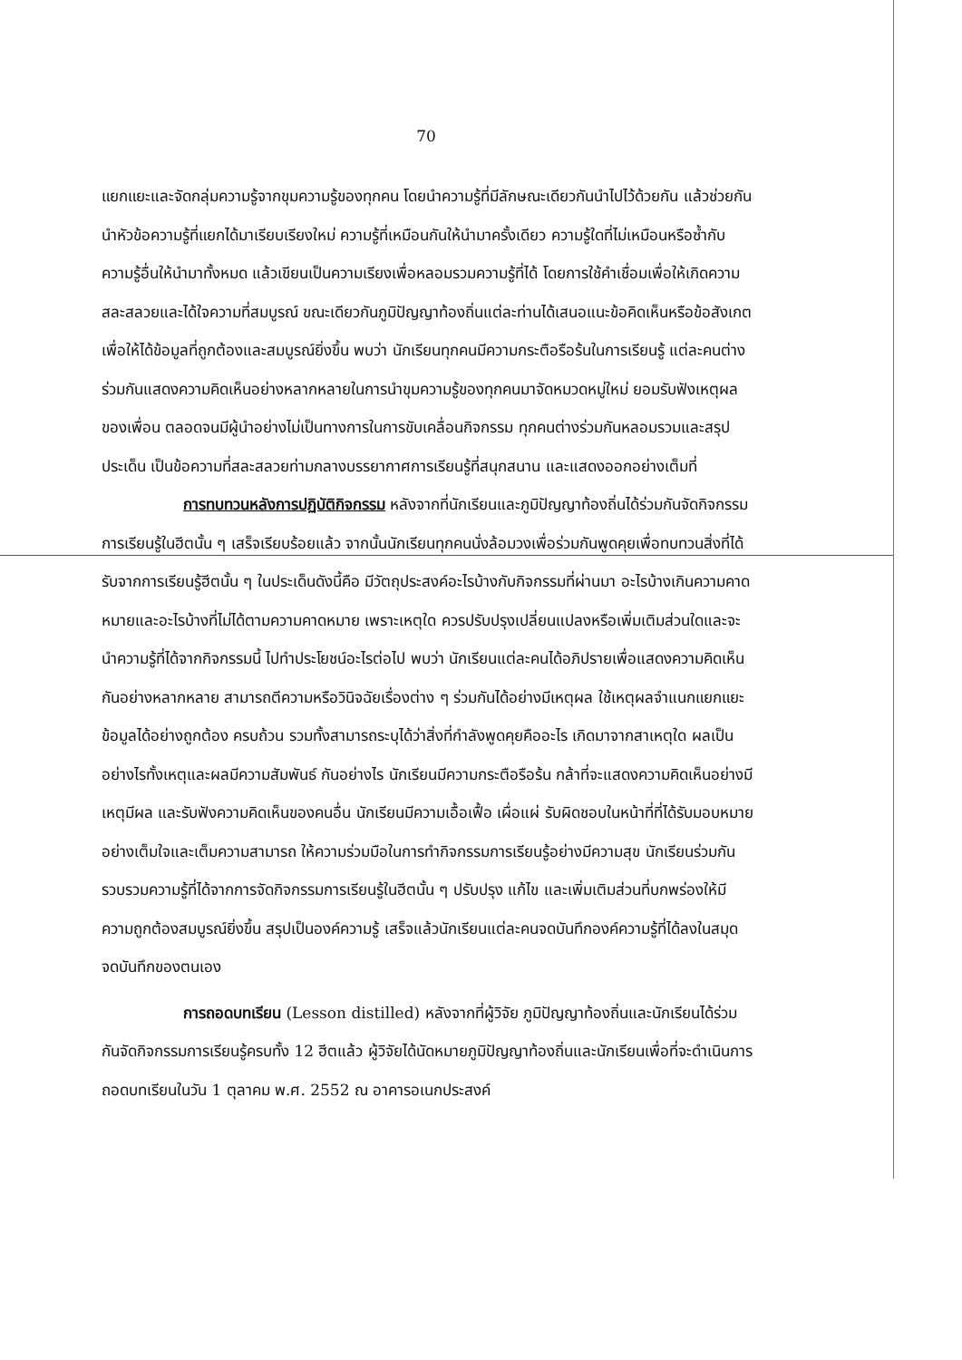70
แยกแยะและจัดกลุ่มความรู้จากขุมความรู้ของทุกคน โดยนำความรู้ที่มีลักษณะเดียวกันนำไปไว้ด้วยกัน แล้วช่วยกันนำหัวข้อความรู้ที่แยกได้มาเรียบเรียงใหม่ ความรู้ที่เหมือนกันให้นำมาครั้งเดียว ความรู้ใดที่ไม่เหมือนหรือซ้ำกับความรู้อื่นให้นำมาทั้งหมด แล้วเขียนเป็นความเรียงเพื่อหลอมรวมความรู้ที่ได้ โดยการใช้คำเชื่อมเพื่อให้เกิดความสละสลวยและได้ใจความที่สมบูรณ์ ขณะเดียวกันภูมิปัญญาท้องถิ่นแต่ละท่านได้เสนอแนะข้อคิดเห็นหรือข้อสังเกตเพื่อให้ได้ข้อมูลที่ถูกต้องและสมบูรณ์ยิ่งขึ้น พบว่า นักเรียนทุกคนมีความกระตือรือร้นในการเรียนรู้ แต่ละคนต่างร่วมกันแสดงความคิดเห็นอย่างหลากหลายในการนำขุมความรู้ของทุกคนมาจัดหมวดหมู่ใหม่ ยอมรับฟังเหตุผลของเพื่อน ตลอดจนมีผู้นำอย่างไม่เป็นทางการในการขับเคลื่อนกิจกรรม ทุกคนต่างร่วมกันหลอมรวมและสรุปประเด็น เป็นข้อความที่สละสลวยท่ามกลางบรรยากาศการเรียนรู้ที่สนุกสนาน และแสดงออกอย่างเต็มที่
การทบทวนหลังการปฏิบัติกิจกรรม หลังจากที่นักเรียนและภูมิปัญญาท้องถิ่นได้ร่วมกันจัดกิจกรรมการเรียนรู้ในฮีตนั้น ๆ เสร็จเรียบร้อยแล้ว จากนั้นนักเรียนทุกคนนั่งล้อมวงเพื่อร่วมกันพูดคุยเพื่อทบทวนสิ่งที่ได้รับจากการเรียนรู้ฮีตนั้น ๆ ในประเด็นดังนี้คือ มีวัตถุประสงค์อะไรบ้างกับกิจกรรมที่ผ่านมา อะไรบ้างเกินความคาดหมายและอะไรบ้างที่ไม่ได้ตามความคาดหมาย เพราะเหตุใด ควรปรับปรุงเปลี่ยนแปลงหรือเพิ่มเติมส่วนใดและจะนำความรู้ที่ได้จากกิจกรรมนี้ ไปทำประโยชน์อะไรต่อไป พบว่า นักเรียนแต่ละคนได้อภิปรายเพื่อแสดงความคิดเห็นกันอย่างหลากหลาย สามารถตีความหรือวินิจฉัยเรื่องต่าง ๆ ร่วมกันได้อย่างมีเหตุผล ใช้เหตุผลจำแนกแยกแยะข้อมูลได้อย่างถูกต้อง ครบถ้วน รวมทั้งสามารถระบุได้ว่าสิ่งที่กำลังพูดคุยคืออะไร เกิดมาจากสาเหตุใด ผลเป็นอย่างไรทั้งเหตุและผลมีความสัมพันธ์ กันอย่างไร นักเรียนมีความกระตือรือร้น กล้าที่จะแสดงความคิดเห็นอย่างมีเหตุมีผล และรับฟังความคิดเห็นของคนอื่น นักเรียนมีความเอื้อเฟื้อ เผื่อแผ่ รับผิดชอบในหน้าที่ที่ได้รับมอบหมายอย่างเต็มใจและเต็มความสามารถ ให้ความร่วมมือในการทำกิจกรรมการเรียนรู้อย่างมีความสุข นักเรียนร่วมกันรวบรวมความรู้ที่ได้จากการจัดกิจกรรมการเรียนรู้ในฮีตนั้น ๆ ปรับปรุง แก้ไข และเพิ่มเติมส่วนที่บกพร่องให้มีความถูกต้องสมบูรณ์ยิ่งขึ้น สรุปเป็นองค์ความรู้ เสร็จแล้วนักเรียนแต่ละคนจดบันทึกองค์ความรู้ที่ได้ลงในสมุดจดบันทึกของตนเอง
การถอดบทเรียน (Lesson distilled) หลังจากที่ผู้วิจัย ภูมิปัญญาท้องถิ่นและนักเรียนได้ร่วมกันจัดกิจกรรมการเรียนรู้ครบทั้ง 12 ฮีตแล้ว ผู้วิจัยได้นัดหมายภูมิปัญญาท้องถิ่นและนักเรียนเพื่อที่จะดำเนินการถอดบทเรียนในวัน 1 ตุลาคม พ.ศ. 2552 ณ อาคารอเนกประสงค์